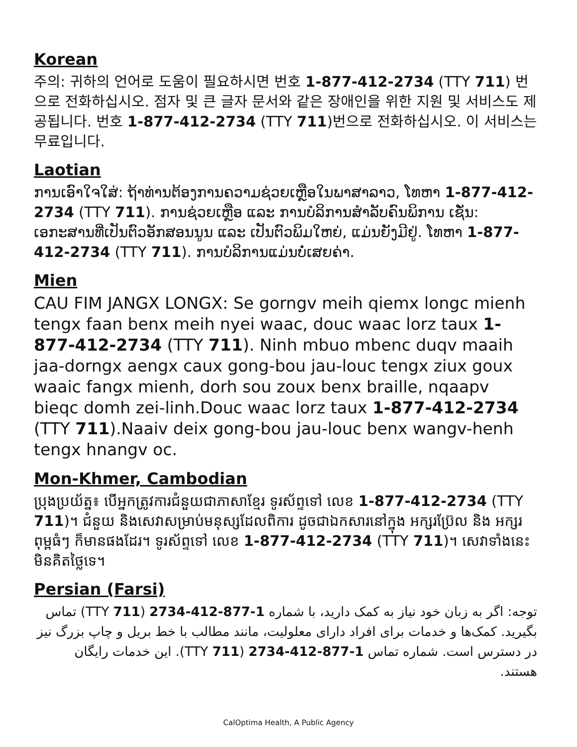Korean
주의: 귀하의 언어로 도움이 필요하시면 번호 1-877-412-2734 (TTY 711) 번으로 전화하십시오. 점자 및 큰 글자 문서와 같은 장애인을 위한 지원 및 서비스도 제공됩니다. 번호 1-877-412-2734 (TTY 711)번으로 전화하십시오. 이 서비스는 무료입니다.
Laotian
ການເອົາໃຈໃສ່: ຖ້າທ່ານຕ້ອງການຄວາມຊ່ວຍເຫຼືອໃນພາສາລາວ, ໂທຫາ 1-877-412-2734 (TTY 711). ການຊ່ວຍເຫຼືອ ແລະ ການບໍລິການສໍາລັບຄົນພິການ ເຊັ່ນ: ເອກະສານທີ່ເປັນຕົວອັກສອນນູນ ແລະ ເປັນຕົວພິມໃຫຍ່, ແມ່ນຍັງມີຢູ່. ໂທຫາ 1-877-412-2734 (TTY 711). ການບໍລິການແມ່ນບໍ່ເສຍຄ່າ.
Mien
CAU FIM JANGX LONGX: Se gorngv meih qiemx longc mienh tengx faan benx meih nyei waac, douc waac lorz taux 1-877-412-2734 (TTY 711). Ninh mbuo mbenc duqv maaih jaa-dorngx aengx caux gong-bou jau-louc tengx ziux goux waaic fangx mienh, dorh sou zoux benx braille, nqaapv bieqc domh zei-linh.Douc waac lorz taux 1-877-412-2734 (TTY 711).Naaiv deix gong-bou jau-louc benx wangv-henh tengx hnangv oc.
Mon-Khmer, Cambodian
ប្រុងប្រយ័ត្ន៖ បើអ្នកត្រូវការជំនួយជាភាសាខ្មែរ ទូរស័ព្ទទៅ លេខ 1-877-412-2734 (TTY 711)។ ជំនួយ និងសេវាសម្រាប់មនុស្សដែលពិការ ដូចជាឯកសារនៅក្នុង អក្សរប្រ៊ែល និង អក្សរពុម្ពធំៗ ក៏មានផងដែរ។ ទូរស័ព្ទទៅ លេខ 1-877-412-2734 (TTY 711)។ សេវាទាំងនេះមិនគិតថ្លៃទេ។
Persian (Farsi)
توجه: اگر به زبان خود نیاز به کمک دارید، با شماره 1-877-412-2734 (TTY 711) تماس بگیرید. کمک‌ها و خدمات برای افراد دارای معلولیت، مانند مطالب با خط بریل و چاپ بزرگ نیز در دسترس است. شماره تماس 1-877-412-2734 (TTY 711). این خدمات رایگان هستند.
CalOptima Health, A Public Agency